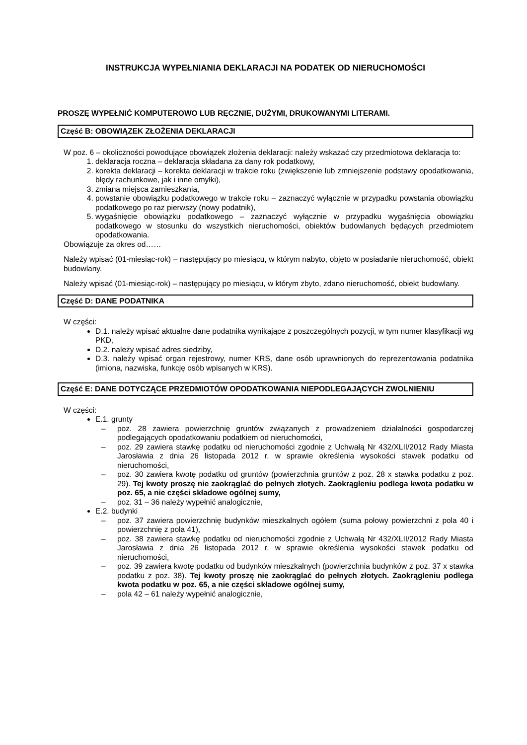INSTRUKCJA WYPEŁNIANIA DEKLARACJI NA PODATEK OD NIERUCHOMOŚCI
PROSZĘ WYPEŁNIĆ KOMPUTEROWO LUB RĘCZNIE, DUŻYMI, DRUKOWANYMI LITERAMI.
Część B: OBOWIĄZEK ZŁOŻENIA DEKLARACJI
W poz. 6 – okoliczności powodujące obowiązek złożenia deklaracji: należy wskazać czy przedmiotowa deklaracja to:
1. deklaracja roczna – deklaracja składana za dany rok podatkowy,
2. korekta deklaracji – korekta deklaracji w trakcie roku (zwiększenie lub zmniejszenie podstawy opodatkowania, błędy rachunkowe, jak i inne omyłki),
3. zmiana miejsca zamieszkania,
4. powstanie obowiązku podatkowego w trakcie roku – zaznaczyć wyłącznie w przypadku powstania obowiązku podatkowego po raz pierwszy (nowy podatnik),
5. wygaśnięcie obowiązku podatkowego – zaznaczyć wyłącznie w przypadku wygaśnięcia obowiązku podatkowego w stosunku do wszystkich nieruchomości, obiektów budowlanych będących przedmiotem opodatkowania.
Obowiązuje za okres od……
Należy wpisać (01-miesiąc-rok) – następujący po miesiącu, w którym nabyto, objęto w posiadanie nieruchomość, obiekt budowlany.
Należy wpisać (01-miesiąc-rok) – następujący po miesiącu, w którym zbyto, zdano nieruchomość, obiekt budowlany.
Część D: DANE PODATNIKA
W części:
D.1. należy wpisać aktualne dane podatnika wynikające z poszczególnych pozycji, w tym numer klasyfikacji wg PKD,
D.2. należy wpisać adres siedziby,
D.3. należy wpisać organ rejestrowy, numer KRS, dane osób uprawnionych do reprezentowania podatnika (imiona, nazwiska, funkcję osób wpisanych w KRS).
Część E: DANE DOTYCZĄCE PRZEDMIOTÓW OPODATKOWANIA NIEPODLEGAJĄCYCH ZWOLNIENIU
W części:
E.1. grunty
– poz. 28 zawiera powierzchnię gruntów związanych z prowadzeniem działalności gospodarczej podlegających opodatkowaniu podatkiem od nieruchomości,
– poz. 29 zawiera stawkę podatku od nieruchomości zgodnie z Uchwałą Nr 432/XLII/2012 Rady Miasta Jarosławia z dnia 26 listopada 2012 r. w sprawie określenia wysokości stawek podatku od nieruchomości,
– poz. 30 zawiera kwotę podatku od gruntów (powierzchnia gruntów z poz. 28 x stawka podatku z poz. 29). Tej kwoty proszę nie zaokrąglać do pełnych złotych. Zaokrągleniu podlega kwota podatku w poz. 65, a nie części składowe ogólnej sumy,
– poz. 31 – 36 należy wypełnić analogicznie,
E.2. budynki
– poz. 37 zawiera powierzchnię budynków mieszkalnych ogółem (suma połowy powierzchni z pola 40 i powierzchnię z pola 41),
– poz. 38 zawiera stawkę podatku od nieruchomości zgodnie z Uchwałą Nr 432/XLII/2012 Rady Miasta Jarosławia z dnia 26 listopada 2012 r. w sprawie określenia wysokości stawek podatku od nieruchomości,
– poz. 39 zawiera kwotę podatku od budynków mieszkalnych (powierzchnia budynków z poz. 37 x stawka podatku z poz. 38). Tej kwoty proszę nie zaokrąglać do pełnych złotych. Zaokrągleniu podlega kwota podatku w poz. 65, a nie części składowe ogólnej sumy,
– pola 42 – 61 należy wypełnić analogicznie,